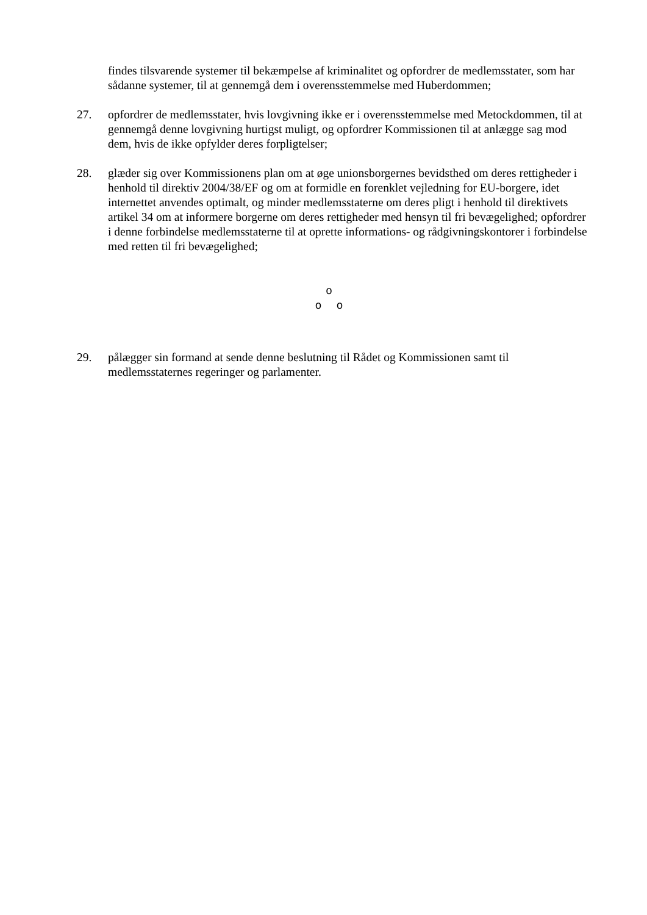findes tilsvarende systemer til bekæmpelse af kriminalitet og opfordrer de medlemsstater, som har sådanne systemer, til at gennemgå dem i overensstemmelse med Huberdommen;
27. opfordrer de medlemsstater, hvis lovgivning ikke er i overensstemmelse med Metockdommen, til at gennemgå denne lovgivning hurtigst muligt, og opfordrer Kommissionen til at anlægge sag mod dem, hvis de ikke opfylder deres forpligtelser;
28. glæder sig over Kommissionens plan om at øge unionsborgernes bevidsthed om deres rettigheder i henhold til direktiv 2004/38/EF og om at formidle en forenklet vejledning for EU-borgere, idet internettet anvendes optimalt, og minder medlemsstaterne om deres pligt i henhold til direktivets artikel 34 om at informere borgerne om deres rettigheder med hensyn til fri bevægelighed; opfordrer i denne forbindelse medlemsstaterne til at oprette informations- og rådgivningskontorer i forbindelse med retten til fri bevægelighed;
o
o o
29. pålægger sin formand at sende denne beslutning til Rådet og Kommissionen samt til medlemsstaternes regeringer og parlamenter.